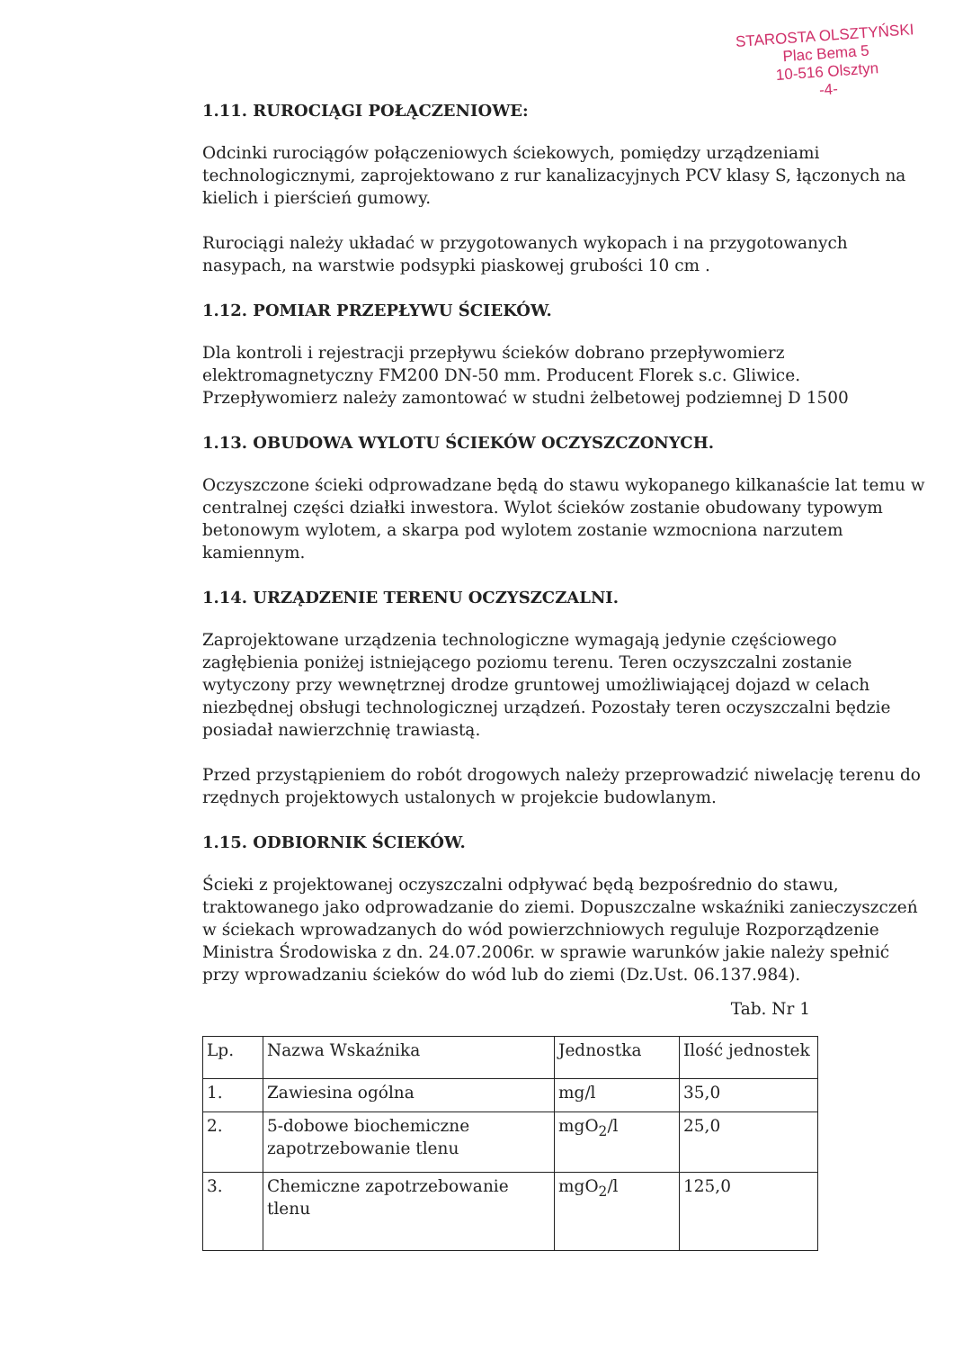STAROSTA OLSZTYŃSKI
Plac Bema 5
10-516 Olsztyn
-4-
1.11. RUROCIĄGI POŁĄCZENIOWE:
Odcinki rurociągów połączeniowych ściekowych, pomiędzy urządzeniami technologicznymi, zaprojektowano z rur kanalizacyjnych PCV klasy S, łączonych na kielich i pierścień gumowy.
Rurociągi należy układać w przygotowanych wykopach i na przygotowanych nasypach, na warstwie podsypki piaskowej grubości 10 cm .
1.12. POMIAR PRZEPŁYWU ŚCIEKÓW.
Dla kontroli i rejestracji przepływu ścieków dobrano przepływomierz elektromagnetyczny FM200 DN-50 mm. Producent Florek s.c. Gliwice. Przepływomierz należy zamontować w studni żelbetowej podziemnej D 1500
1.13. OBUDOWA WYLOTU ŚCIEKÓW OCZYSZCZONYCH.
Oczyszczone ścieki odprowadzane będą do stawu wykopanego kilkanaście lat temu w centralnej części działki inwestora. Wylot ścieków zostanie obudowany typowym betonowym wylotem, a skarpa pod wylotem zostanie wzmocniona narzutem kamiennym.
1.14. URZĄDZENIE TERENU OCZYSZCZALNI.
Zaprojektowane urządzenia technologiczne wymagają jedynie częściowego zagłębienia poniżej istniejącego poziomu terenu. Teren oczyszczalni zostanie wytyczony przy wewnętrznej drodze gruntowej umożliwiającej dojazd w celach niezbędnej obsługi technologicznej urządzeń. Pozostały teren oczyszczalni będzie posiadał nawierzchnię trawiastą.
Przed przystąpieniem do robót drogowych należy przeprowadzić niwelację terenu do rzędnych projektowych ustalonych w projekcie budowlanym.
1.15. ODBIORNIK ŚCIEKÓW.
Ścieki z projektowanej oczyszczalni odpływać będą bezpośrednio do stawu, traktowanego jako odprowadzanie do ziemi. Dopuszczalne wskaźniki zanieczyszczeń w ściekach wprowadzanych do wód powierzchniowych reguluje Rozporządzenie Ministra Środowiska z dn. 24.07.2006r. w sprawie warunków jakie należy spełnić przy wprowadzaniu ścieków do wód lub do ziemi (Dz.Ust. 06.137.984).
Tab. Nr 1
| Lp. | Nazwa Wskaźnika | Jednostka | Ilość jednostek |
| --- | --- | --- | --- |
| 1. | Zawiesina ogólna | mg/l | 35,0 |
| 2. | 5-dobowe biochemiczne zapotrzebowanie tlenu | mgO<sub>2</sub>/l | 25,0 |
| 3. | Chemiczne zapotrzebowanie tlenu | mgO<sub>2</sub>/l | 125,0 |